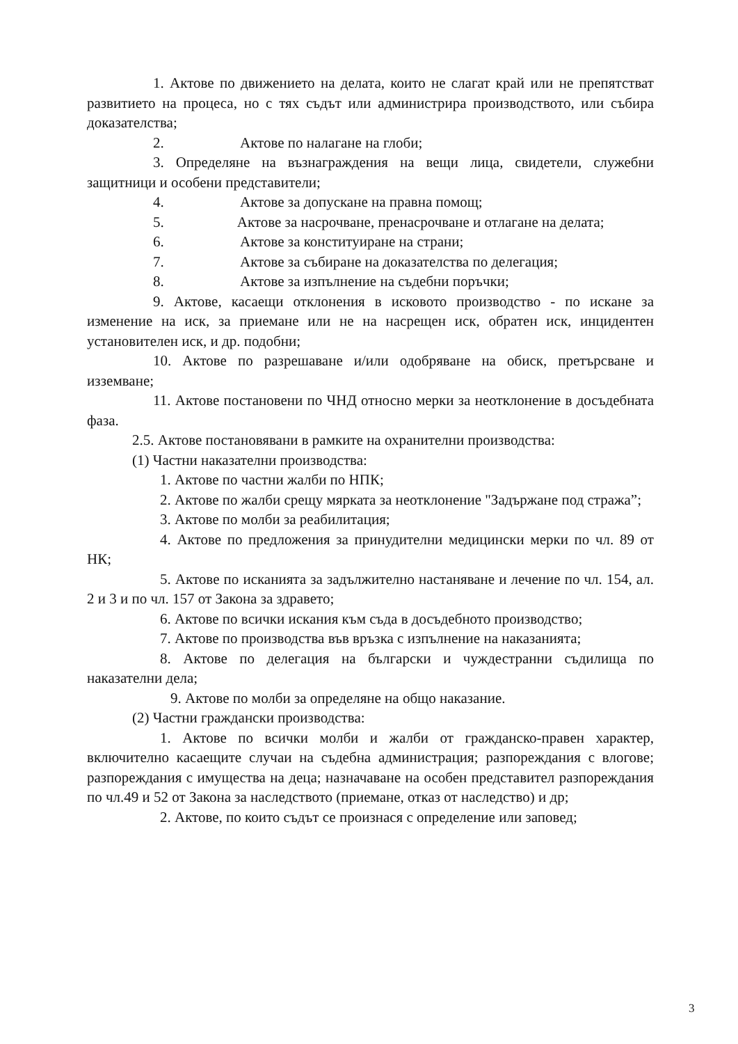1. Актове по движението на делата, които не слагат край или не препятстват развитието на процеса, но с тях съдът или администрира производството, или събира доказателства;
2. Актове по налагане на глоби;
3. Определяне на възнаграждения на вещи лица, свидетели, служебни защитници и особени представители;
4. Актове за допускане на правна помощ;
5. Актове за насрочване, пренасрочване и отлагане на делата;
6. Актове за конституиране на страни;
7. Актове за събиране на доказателства по делегация;
8. Актове за изпълнение на съдебни поръчки;
9. Актове, касаещи отклонения в исковото производство - по искане за изменение на иск, за приемане или не на насрещен иск, обратен иск, инцидентен установителен иск, и др. подобни;
10. Актове по разрешаване и/или одобряване на обиск, претърсване и изземване;
11. Актове постановени по ЧНД относно мерки за неотклонение в досъдебната фаза.
2.5. Актове постановявани в рамките на охранителни производства:
(1) Частни наказателни производства:
1. Актове по частни жалби по НПК;
2. Актове по жалби срещу мярката за неотклонение "Задържане под стража”;
3. Актове по молби за реабилитация;
4. Актове по предложения за принудителни медицински мерки по чл. 89 от НК;
5. Актове по исканията за задължително настаняване и лечение по чл. 154, ал. 2 и 3 и по чл. 157 от Закона за здравето;
6. Актове по всички искания към съда в досъдебното производство;
7. Актове по производства във връзка с изпълнение на наказанията;
8. Актове по делегация на български и чуждестранни съдилища по наказателни дела;
9. Актове по молби за определяне на общо наказание.
(2) Частни граждански производства:
1. Актове по всички молби и жалби от гражданско-правен характер, включително касаещите случаи на съдебна администрация; разпореждания с влогове; разпореждания с имущества на деца; назначаване на особен представител разпореждания по чл.49 и 52 от Закона за наследството (приемане, отказ от наследство) и др;
2. Актове, по които съдът се произнася с определение или заповед;
3